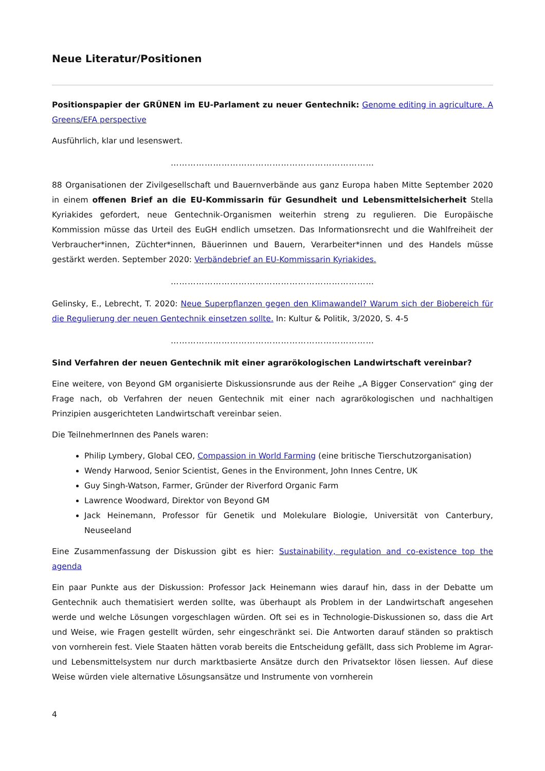Neue Literatur/Positionen
Positionspapier der GRÜNEN im EU-Parlament zu neuer Gentechnik: Genome editing in agriculture. A Greens/EFA perspective
Ausführlich, klar und lesenswert.
………………………………………………………………
88 Organisationen der Zivilgesellschaft und Bauernverbände aus ganz Europa haben Mitte September 2020 in einem offenen Brief an die EU-Kommissarin für Gesundheit und Lebensmittelsicherheit Stella Kyriakides gefordert, neue Gentechnik-Organismen weiterhin streng zu regulieren. Die Europäische Kommission müsse das Urteil des EuGH endlich umsetzen. Das Informationsrecht und die Wahlfreiheit der Verbraucher*innen, Züchter*innen, Bäuerinnen und Bauern, Verarbeiter*innen und des Handels müsse gestärkt werden. September 2020: Verbändebrief an EU-Kommissarin Kyriakides.
………………………………………………………………
Gelinsky, E., Lebrecht, T. 2020: Neue Superpflanzen gegen den Klimawandel? Warum sich der Biobereich für die Regulierung der neuen Gentechnik einsetzen sollte. In: Kultur & Politik, 3/2020, S. 4-5
………………………………………………………………
Sind Verfahren der neuen Gentechnik mit einer agrarökologischen Landwirtschaft vereinbar?
Eine weitere, von Beyond GM organisierte Diskussionsrunde aus der Reihe „A Bigger Conservation“ ging der Frage nach, ob Verfahren der neuen Gentechnik mit einer nach agrarökologischen und nachhaltigen Prinzipien ausgerichteten Landwirtschaft vereinbar seien.
Die TeilnehmerInnen des Panels waren:
Philip Lymbery, Global CEO, Compassion in World Farming (eine britische Tierschutzorganisation)
Wendy Harwood, Senior Scientist, Genes in the Environment, John Innes Centre, UK
Guy Singh-Watson, Farmer, Gründer der Riverford Organic Farm
Lawrence Woodward, Direktor von Beyond GM
Jack Heinemann, Professor für Genetik und Molekulare Biologie, Universität von Canterbury, Neuseeland
Eine Zusammenfassung der Diskussion gibt es hier: Sustainability, regulation and co-existence top the agenda
Ein paar Punkte aus der Diskussion: Professor Jack Heinemann wies darauf hin, dass in der Debatte um Gentechnik auch thematisiert werden sollte, was überhaupt als Problem in der Landwirtschaft angesehen werde und welche Lösungen vorgeschlagen würden. Oft sei es in Technologie-Diskussionen so, dass die Art und Weise, wie Fragen gestellt würden, sehr eingeschränkt sei. Die Antworten darauf ständen so praktisch von vornherein fest. Viele Staaten hätten vorab bereits die Entscheidung gefällt, dass sich Probleme im Agrar- und Lebensmittelsystem nur durch marktbasierte Ansätze durch den Privatsektor lösen liessen. Auf diese Weise würden viele alternative Lösungsansätze und Instrumente von vornherein
4